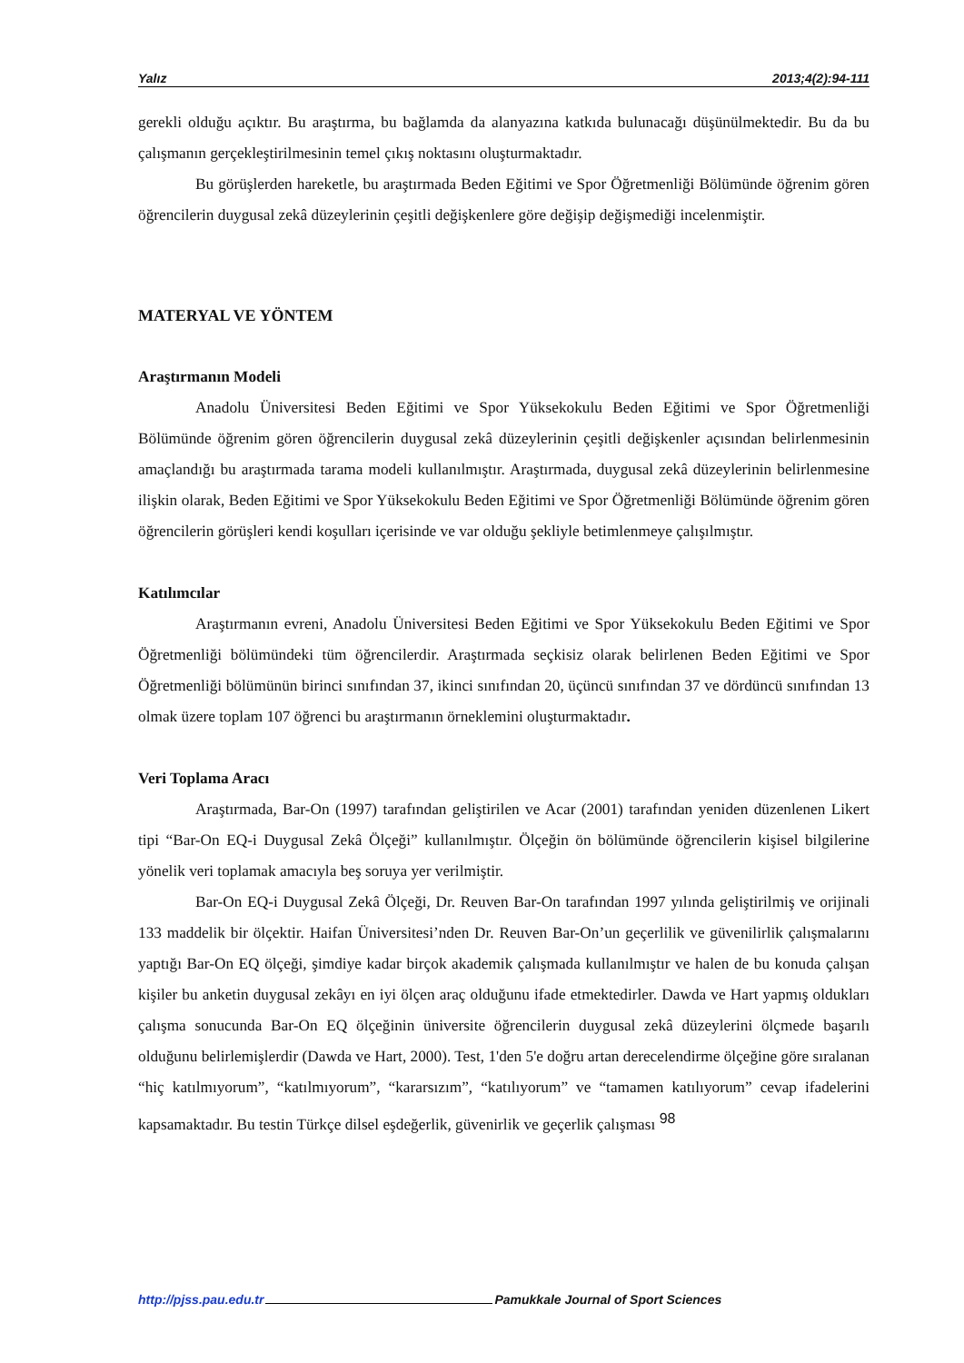Yalız 2013;4(2):94-111
gerekli olduğu açıktır. Bu araştırma, bu bağlamda da alanyazına katkıda bulunacağı düşünülmektedir. Bu da bu çalışmanın gerçekleştirilmesinin temel çıkış noktasını oluşturmaktadır.
Bu görüşlerden hareketle, bu araştırmada Beden Eğitimi ve Spor Öğretmenliği Bölümünde öğrenim gören öğrencilerin duygusal zekâ düzeylerinin çeşitli değişkenlere göre değişip değişmediği incelenmiştir.
MATERYAL VE YÖNTEM
Araştırmanın Modeli
Anadolu Üniversitesi Beden Eğitimi ve Spor Yüksekokulu Beden Eğitimi ve Spor Öğretmenliği Bölümünde öğrenim gören öğrencilerin duygusal zekâ düzeylerinin çeşitli değişkenler açısından belirlenmesinin amaçlandığı bu araştırmada tarama modeli kullanılmıştır. Araştırmada, duygusal zekâ düzeylerinin belirlenmesine ilişkin olarak, Beden Eğitimi ve Spor Yüksekokulu Beden Eğitimi ve Spor Öğretmenliği Bölümünde öğrenim gören öğrencilerin görüşleri kendi koşulları içerisinde ve var olduğu şekliyle betimlenmeye çalışılmıştır.
Katılımcılar
Araştırmanın evreni, Anadolu Üniversitesi Beden Eğitimi ve Spor Yüksekokulu Beden Eğitimi ve Spor Öğretmenliği bölümündeki tüm öğrencilerdir. Araştırmada seçkisiz olarak belirlenen Beden Eğitimi ve Spor Öğretmenliği bölümünün birinci sınıfından 37, ikinci sınıfından 20, üçüncü sınıfından 37 ve dördüncü sınıfından 13 olmak üzere toplam 107 öğrenci bu araştırmanın örneklemini oluşturmaktadır.
Veri Toplama Aracı
Araştırmada, Bar-On (1997) tarafından geliştirilen ve Acar (2001) tarafından yeniden düzenlenen Likert tipi “Bar-On EQ-i Duygusal Zekâ Ölçeği” kullanılmıştır. Ölçeğin ön bölümünde öğrencilerin kişisel bilgilerine yönelik veri toplamak amacıyla beş soruya yer verilmiştir.
Bar-On EQ-i Duygusal Zekâ Ölçeği, Dr. Reuven Bar-On tarafından 1997 yılında geliştirilmiş ve orijinali 133 maddelik bir ölçektir. Haifan Üniversitesi’nden Dr. Reuven Bar-On’un geçerlilik ve güvenilirlik çalışmalarını yaptığı Bar-On EQ ölçeği, şimdiye kadar birçok akademik çalışmada kullanılmıştır ve halen de bu konuda çalışan kişiler bu anketin duygusal zekâyı en iyi ölçen araç olduğunu ifade etmektedirler. Dawda ve Hart yapmış oldukları çalışma sonucunda Bar-On EQ ölçeğinin üniversite öğrencilerin duygusal zekâ düzeylerini ölçmede başarılı olduğunu belirlemişlerdir (Dawda ve Hart, 2000). Test, 1'den 5'e doğru artan derecelendirme ölçeğine göre sıralanan “hiç katılmıyorum”, “katılmıyorum”, “kararsızım”, “katılıyorum” ve “tamamen katılıyorum” cevap ifadelerini kapsamaktadır. Bu testin Türkçe dilsel eşdeğerlik, güvenirlik ve geçerlik çalışması <sup>98</sup>
http://pjss.pau.edu.tr Pamukkale Journal of Sport Sciences